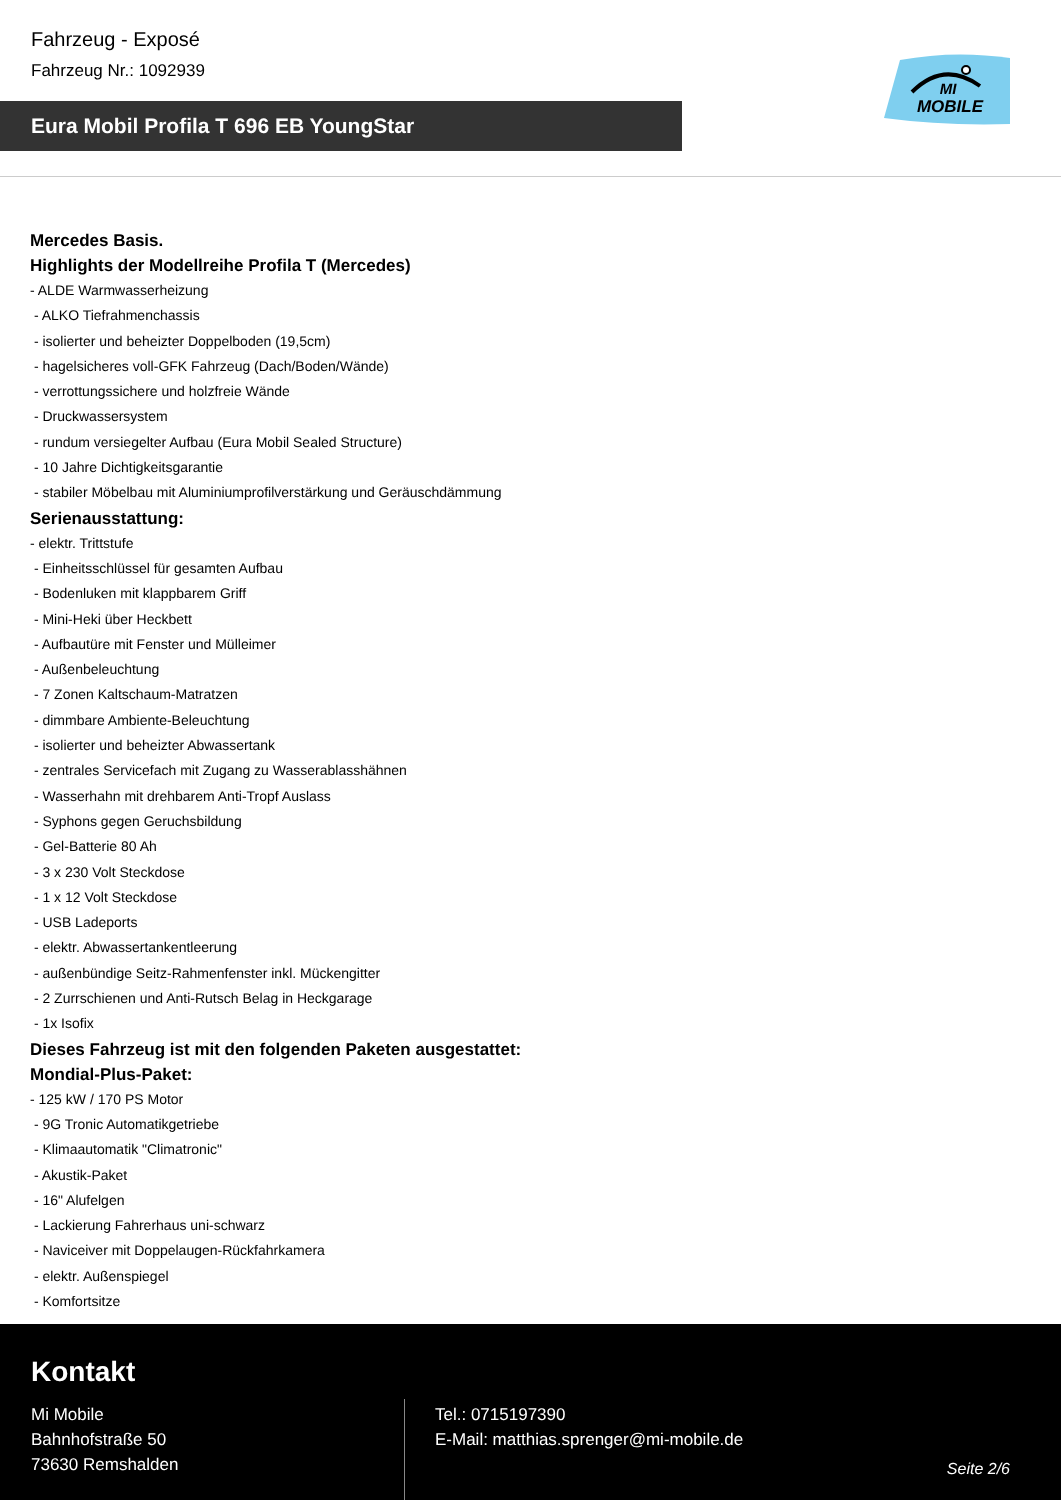Fahrzeug - Exposé
Fahrzeug Nr.: 1092939
Eura Mobil Profila T 696 EB YoungStar
MI
MOBILE
Mercedes Basis.
Highlights der Modellreihe Profila T (Mercedes)
- ALDE Warmwasserheizung
- ALKO Tiefrahmenchassis
- isolierter und beheizter Doppelboden (19,5cm)
- hagelsicheres voll-GFK Fahrzeug (Dach/Boden/Wände)
- verrottungssichere und holzfreie Wände
- Druckwassersystem
- rundum versiegelter Aufbau (Eura Mobil Sealed Structure)
- 10 Jahre Dichtigkeitsgarantie
- stabiler Möbelbau mit Aluminiumprofilverstärkung und Geräuschdämmung
Serienausstattung:
- elektr. Trittstufe
- Einheitsschlüssel für gesamten Aufbau
- Bodenluken mit klappbarem Griff
- Mini-Heki über Heckbett
- Aufbautüre mit Fenster und Mülleimer
- Außenbeleuchtung
- 7 Zonen Kaltschaum-Matratzen
- dimmbare Ambiente-Beleuchtung
- isolierter und beheizter Abwassertank
- zentrales Servicefach mit Zugang zu Wasserablasshähnen
- Wasserhahn mit drehbarem Anti-Tropf Auslass
- Syphons gegen Geruchsbildung
- Gel-Batterie 80 Ah
- 3 x 230 Volt Steckdose
- 1 x 12 Volt Steckdose
- USB Ladeports
- elektr. Abwassertankentleerung
- außenbündige Seitz-Rahmenfenster inkl. Mückengitter
- 2 Zurrschienen und Anti-Rutsch Belag in Heckgarage
- 1x Isofix
Dieses Fahrzeug ist mit den folgenden Paketen ausgestattet:
Mondial-Plus-Paket:
- 125 kW / 170 PS Motor
- 9G Tronic Automatikgetriebe
- Klimaautomatik "Climatronic"
- Akustik-Paket
- 16" Alufelgen
- Lackierung Fahrerhaus uni-schwarz
- Naviceiver mit Doppelaugen-Rückfahrkamera
- elektr. Außenspiegel
- Komfortsitze
Kontakt
Mi Mobile
Bahnhofstraße 50
73630 Remshalden
Tel.: 0715197390
E-Mail: matthias.sprenger@mi-mobile.de
Seite 2/6